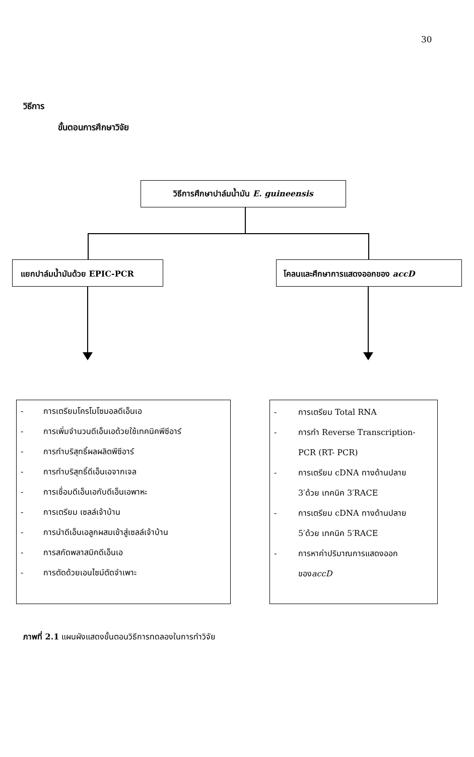30
วิธีการ
ขั้นตอนการศึกษาวิจัย
วิธีการศึกษาปาล์มน้ำมัน E. guineensis
แยกปาล์มน้ำมันด้วย EPIC-PCR โคลนและศึกษาการแสดงออกของ accD
- การเตรียมโครโมโซมอลดีเอ็นเอ
- การเพิ่มจำนวนดีเอ็นเอด้วยใช้เทคนิคพีซีอาร์
- การทำบริสุทธิ์ผลผลิตพีซีอาร์
- การทำบริสุทธิ์ดีเอ็นเอจากเจล
- การเชื่อมดีเอ็นเอกับดีเอ็นเอพาหะ
- การเตรียม เซลล์เจ้าบ้าน
- การนำดีเอ็นเอลูกผสมเข้าสู่เซลล์เจ้าบ้าน
- การสกัดพลาสมิคดีเอ็นเอ
- การตัดด้วยเอนไซม์ตัดจำเพาะ
- การเตรียม Total RNA
- การทำ Reverse Transcription-
PCR (RT- PCR)
- การเตรียม cDNA ทางด้านปลาย
3′ด้วย เทคนิค 3′RACE
- การเตรียม cDNA ทางด้านปลาย
5′ด้วย เทคนิค 5′RACE
- การหาค่าปริมาณการแสดงออก
ของ accD
ภาพที่ 2.1 แผนผังแสดงขั้นตอนวิธีการทดลองในการทำวิจัย